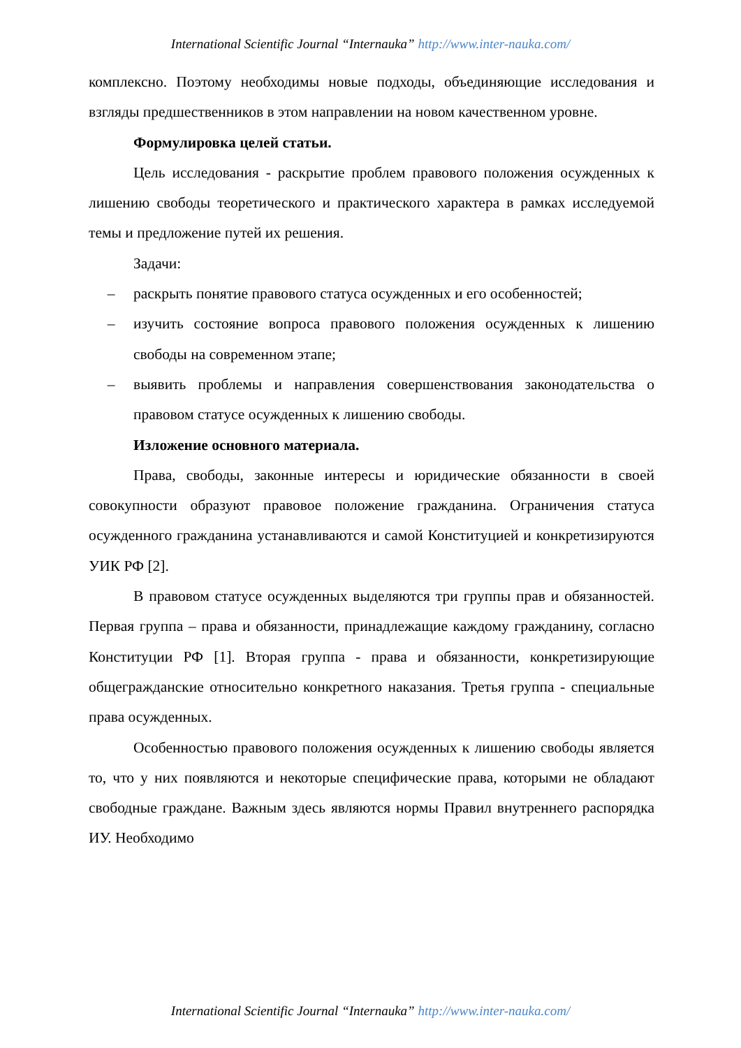International Scientific Journal “Internauka” http://www.inter-nauka.com/
комплексно. Поэтому необходимы новые подходы, объединяющие исследования и взгляды предшественников в этом направлении на новом качественном уровне.
Формулировка целей статьи.
Цель исследования - раскрытие проблем правового положения осужденных к лишению свободы теоретического и практического характера в рамках исследуемой темы и предложение путей их решения.
Задачи:
– раскрыть понятие правового статуса осужденных и его особенностей;
– изучить состояние вопроса правового положения осужденных к лишению свободы на современном этапе;
– выявить проблемы и направления совершенствования законодательства о правовом статусе осужденных к лишению свободы.
Изложение основного материала.
Права, свободы, законные интересы и юридические обязанности в своей совокупности образуют правовое положение гражданина. Ограничения статуса осужденного гражданина устанавливаются и самой Конституцией и конкретизируются УИК РФ [2].
В правовом статусе осужденных выделяются три группы прав и обязанностей. Первая группа – права и обязанности, принадлежащие каждому гражданину, согласно Конституции РФ [1]. Вторая группа - права и обязанности, конкретизирующие общегражданские относительно конкретного наказания. Третья группа - специальные права осужденных.
Особенностью правового положения осужденных к лишению свободы является то, что у них появляются и некоторые специфические права, которыми не обладают свободные граждане. Важным здесь являются нормы Правил внутреннего распорядка ИУ. Необходимо
International Scientific Journal “Internauka” http://www.inter-nauka.com/